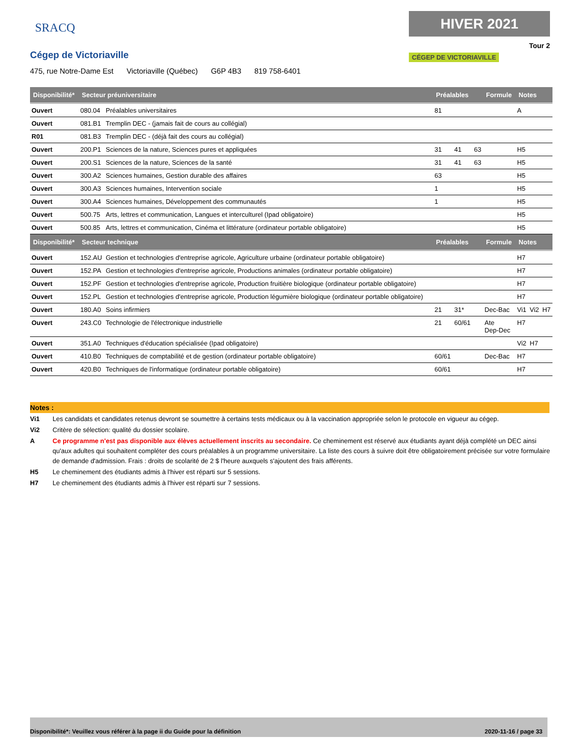SRACQ
Cégep de Victoriaville
475, rue Notre-Dame Est Victoriaville (Québec) G6P 4B3 819 758-6401
HIVER 2021
Tour 2
CÉGEP DE VICTORIAVILLE
| Disponibilité* | Secteur préuniversitaire | | Préalables | | | Formule | Notes | | |
| --- | --- | --- | --- | --- | --- | --- | --- | --- | --- |
| Ouvert | 080.04 | Préalables universitaires | 81 | | | | A | | |
| Ouvert | 081.B1 | Tremplin DEC - (jamais fait de cours au collégial) | | | | | | | |
| R01 | 081.B3 | Tremplin DEC - (déjà fait des cours au collégial) | | | | | | | |
| Ouvert | 200.P1 | Sciences de la nature, Sciences pures et appliquées | 31 | 41 | 63 | | H5 | | |
| Ouvert | 200.S1 | Sciences de la nature, Sciences de la santé | 31 | 41 | 63 | | H5 | | |
| Ouvert | 300.A2 | Sciences humaines, Gestion durable des affaires | 63 | | | | H5 | | |
| Ouvert | 300.A3 | Sciences humaines, Intervention sociale | 1 | | | | H5 | | |
| Ouvert | 300.A4 | Sciences humaines, Développement des communautés | 1 | | | | H5 | | |
| Ouvert | 500.75 | Arts, lettres et communication, Langues et interculturel (Ipad obligatoire) | | | | | H5 | | |
| Ouvert | 500.85 | Arts, lettres et communication, Cinéma et littérature (ordinateur portable obligatoire) | | | | | H5 | | |
| Disponibilité* | Secteur technique | | Préalables | | | Formule | Notes | | |
| Ouvert | 152.AU | Gestion et technologies d'entreprise agricole, Agriculture urbaine (ordinateur portable obligatoire) | | | | | H7 | | |
| Ouvert | 152.PA | Gestion et technologies d'entreprise agricole, Productions animales (ordinateur portable obligatoire) | | | | | H7 | | |
| Ouvert | 152.PF | Gestion et technologies d'entreprise agricole, Production fruitière biologique (ordinateur portable obligatoire) | | | | | H7 | | |
| Ouvert | 152.PL | Gestion et technologies d'entreprise agricole, Production légumière biologique (ordinateur portable obligatoire) | | | | | H7 | | |
| Ouvert | 180.A0 | Soins infirmiers | 21 | 31* | | Dec-Bac | Vi1 | Vi2 | H7 |
| Ouvert | 243.C0 | Technologie de l'électronique industrielle | 21 | 60/61 | | Ate Dep-Dec | H7 | | |
| Ouvert | 351.A0 | Techniques d'éducation spécialisée (Ipad obligatoire) | | | | | Vi2 | H7 | |
| Ouvert | 410.B0 | Techniques de comptabilité et de gestion (ordinateur portable obligatoire) | 60/61 | | | Dec-Bac | H7 | | |
| Ouvert | 420.B0 | Techniques de l'informatique (ordinateur portable obligatoire) | 60/61 | | | | H7 | | |
Notes :
Vi1 Les candidats et candidates retenus devront se soumettre à certains tests médicaux ou à la vaccination appropriée selon le protocole en vigueur au cégep.
Vi2 Critère de sélection: qualité du dossier scolaire.
A Ce programme n'est pas disponible aux élèves actuellement inscrits au secondaire. Ce cheminement est réservé aux étudiants ayant déjà complété un DEC ainsi qu'aux adultes qui souhaitent compléter des cours préalables à un programme universitaire. La liste des cours à suivre doit être obligatoirement précisée sur votre formulaire de demande d'admission. Frais : droits de scolarité de 2 $ l'heure auxquels s'ajoutent des frais afférents.
H5 Le cheminement des étudiants admis à l'hiver est réparti sur 5 sessions.
H7 Le cheminement des étudiants admis à l'hiver est réparti sur 7 sessions.
Disponibilité*: Veuillez vous référer à la page ii du Guide pour la définition 2020-11-16 / page 33